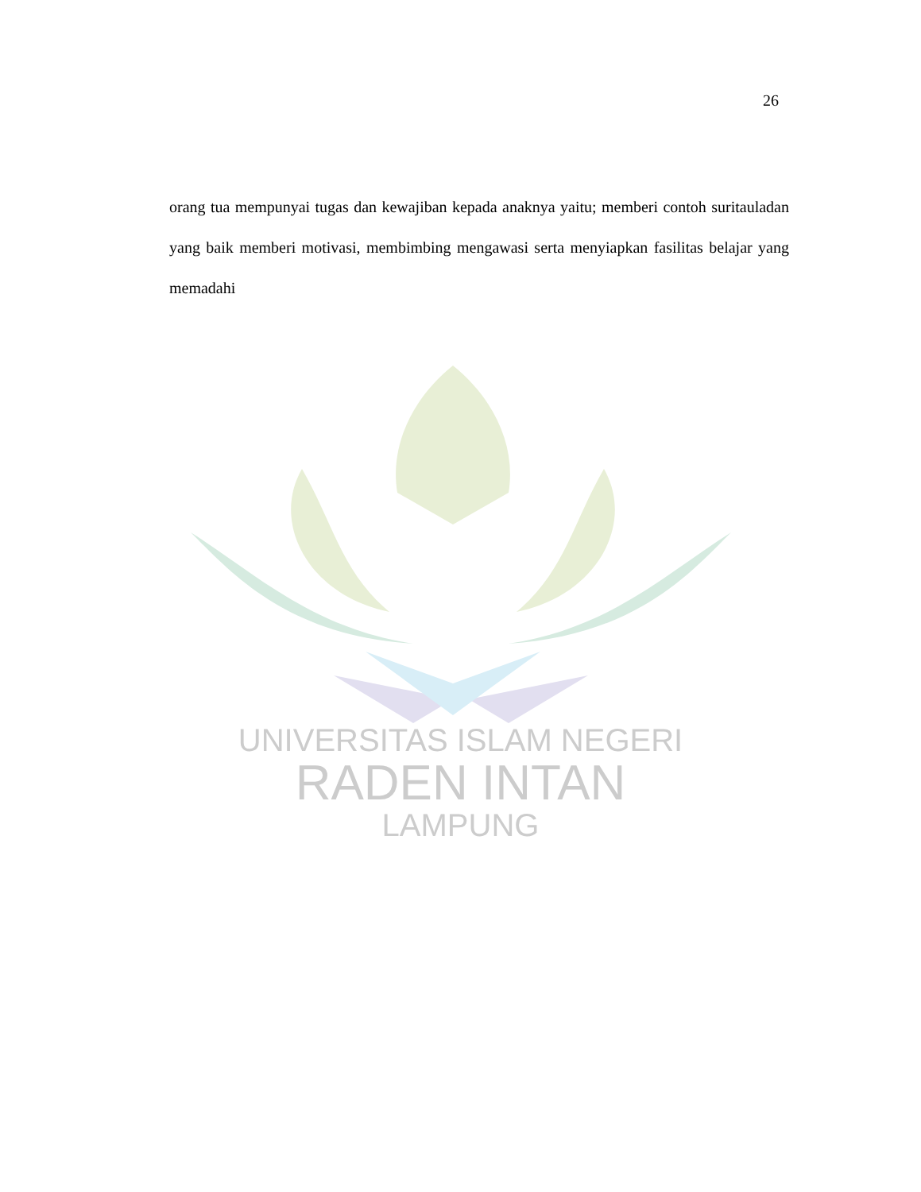26
orang tua mempunyai tugas dan kewajiban kepada anaknya yaitu; memberi contoh suritauladan yang baik memberi motivasi, membimbing mengawasi serta menyiapkan fasilitas belajar yang memadahi
UNIVERSITAS ISLAM NEGERI
RADEN INTAN
LAMPUNG